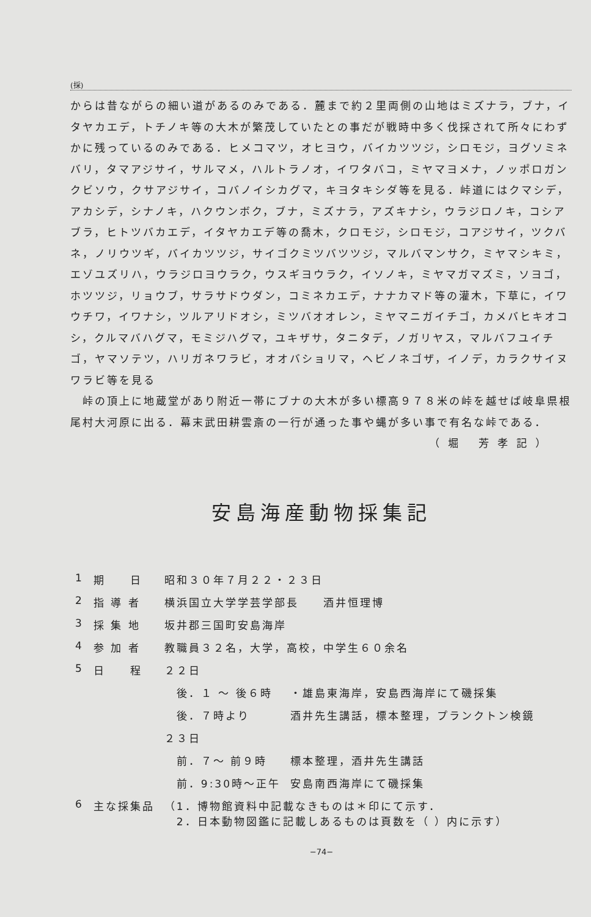(採)
からは昔ながらの細い道があるのみである．麓まで約２里両側の山地はミズナラ，ブナ，イタヤカエデ，トチノキ等の大木が繁茂していたとの事だが戦時中多く伐採されて所々にわずかに残っているのみである．ヒメコマツ，オヒヨウ，バイカツツジ，シロモジ，ヨグソミネバリ，タマアジサイ，サルマメ，ハルトラノオ，イワタバコ，ミヤマヨメナ，ノッポロガンクビソウ，クサアジサイ，コバノイシカグマ，キヨタキシダ等を見る．峠道にはクマシデ，アカシデ，シナノキ，ハクウンボク，ブナ，ミズナラ，アズキナシ，ウラジロノキ，コシアブラ，ヒトツバカエデ，イタヤカエデ等の喬木，クロモジ，シロモジ，コアジサイ，ツクバネ，ノリウツギ，バイカツツジ，サイゴクミツバツツジ，マルバマンサク，ミヤマシキミ，エゾユズリハ，ウラジロヨウラク，ウスギヨウラク，イソノキ，ミヤマガマズミ，ソヨゴ，ホツツジ，リョウブ，サラサドウダン，コミネカエデ，ナナカマド等の灌木，下草に，イワウチワ，イワナシ，ツルアリドオシ，ミツバオオレン，ミヤマニガイチゴ，カメバヒキオコシ，クルマバハグマ，モミジハグマ，ユキザサ，タニタデ，ノガリヤス，マルバフユイチゴ，ヤマソテツ，ハリガネワラビ，オオバショリマ，ヘビノネゴザ，イノデ，カラクサイヌワラビ等を見る
　峠の頂上に地蔵堂があり附近一帯にブナの大木が多い標高９７８米の峠を越せば岐阜県根尾村大河原に出る．幕末武田耕雲斎の一行が通った事や蝿が多い事で有名な峠である．
（堀 芳孝記）
安島海産動物採集記
| 1 | 期 日 | 昭和３０年７月２２・２３日 | |
| 2 | 指 導 者 | 横浜国立大学学芸学部長 酒井恒理博 | |
| 3 | 採 集 地 | 坂井郡三国町安島海岸 | |
| 4 | 参 加 者 | 教職員３２名，大学，高校，中学生６０余名 | |
| 5 | 日 程 | ２２日 | |
| | | 後．１ ～ 後６時 | ・雄島東海岸，安島西海岸にて磯採集 |
| | | 後．７時より | 酒井先生講話，標本整理，プランクトン検鏡 |
| | | ２３日 | |
| | | 前．７～ 前９時 | 標本整理，酒井先生講話 |
| | | 前．9:30時～正午 | 安島南西海岸にて磯採集 |
| 6 | 主な採集品 | （1．博物館資料中記載なきものは＊印にて示す． 2．日本動物図鑑に記載しあるものは頁数を（ ）内に示す） | |
−74−